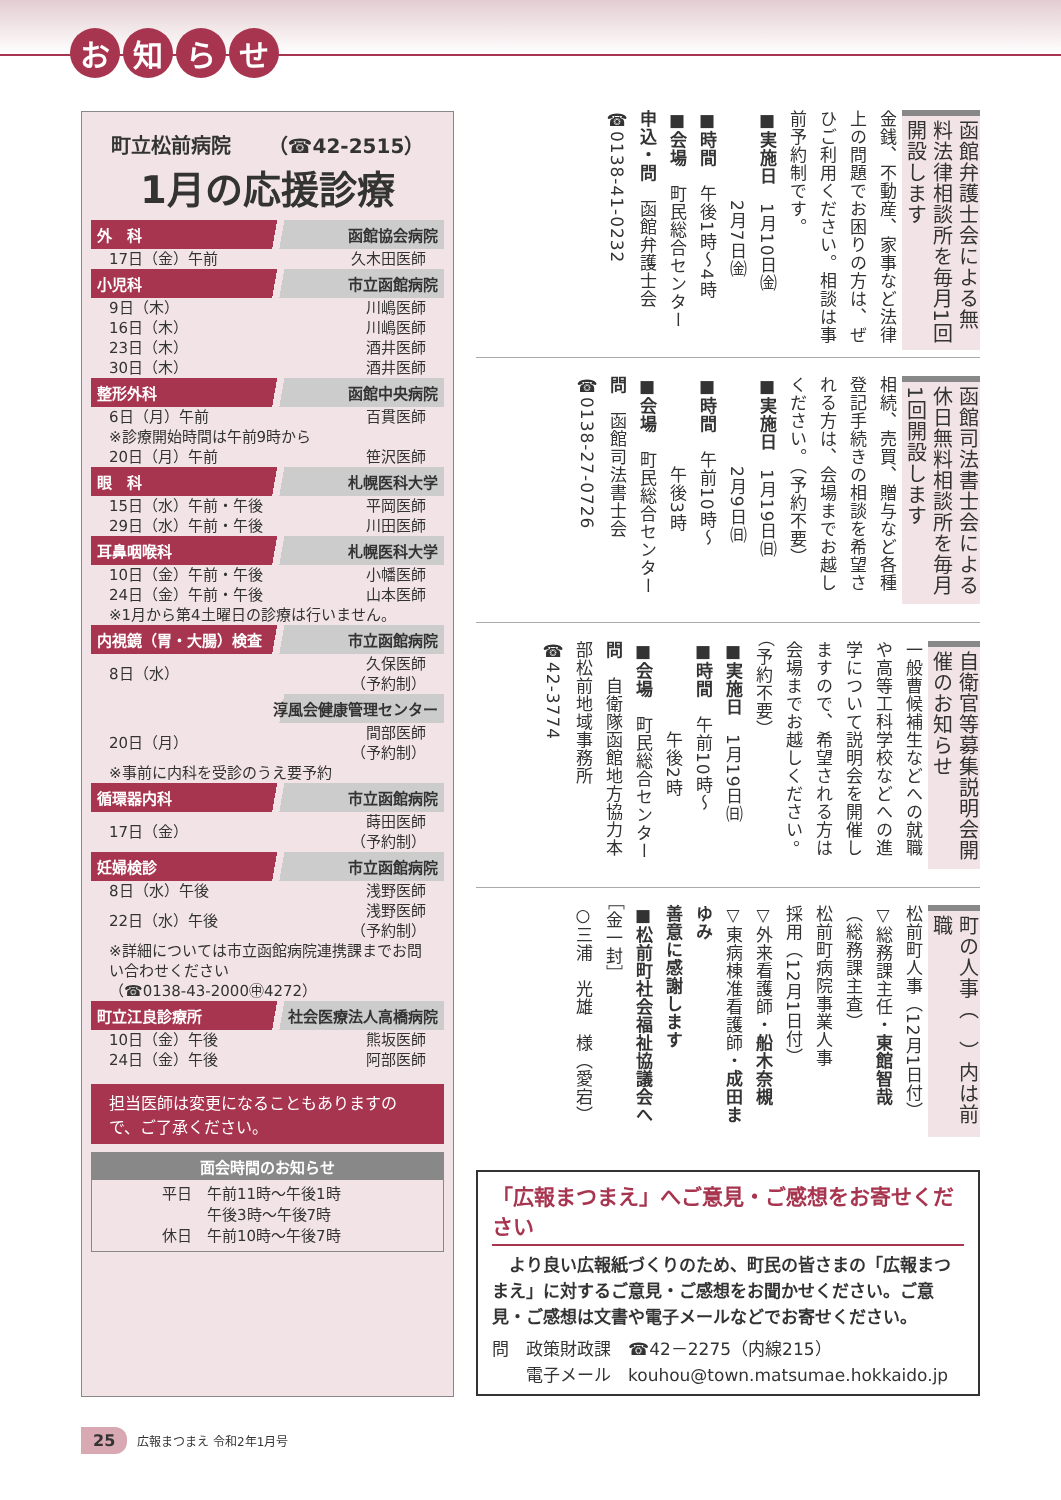お知らせ
町立松前病院 　　（☎42-2515）
1月の応援診療
| 外 科 函館協会病院 | |
| --- | --- |
| 17日（金）午前 | 久木田医師 |
| 小児科 市立函館病院 | |
| 9日（木） | 川嶋医師 |
| 16日（木） | 川嶋医師 |
| 23日（木） | 酒井医師 |
| 30日（木） | 酒井医師 |
| 整形外科 函館中央病院 | |
| 6日（月）午前 | 百貫医師 |
| ※診療開始時間は午前9時から | |
| 20日（月）午前 | 笹沢医師 |
| 眼 科 札幌医科大学 | |
| 15日（水）午前・午後 | 平岡医師 |
| 29日（水）午前・午後 | 川田医師 |
| 耳鼻咽喉科 札幌医科大学 | |
| 10日（金）午前・午後 | 小幡医師 |
| 24日（金）午前・午後 | 山本医師 |
| ※1月から第4土曜日の診療は行いません。 | |
| 内視鏡（胃・大腸）検査 市立函館病院 | |
| 8日（水） | 久保医師 （予約制） |
| 淳風会健康管理センター | |
| 20日（月） | 間部医師 （予約制） |
| ※事前に内科を受診のうえ要予約 | |
| 循環器内科 市立函館病院 | |
| 17日（金） | 蒔田医師 （予約制） |
| 妊婦検診 市立函館病院 | |
| 8日（水）午後 | 浅野医師 |
| 22日（水）午後 | 浅野医師 （予約制） |
| ※詳細については市立函館病院連携課までお問い合わせください （☎0138-43-2000㊥4272） | |
| 町立江良診療所 社会医療法人高橋病院 | |
| 10日（金）午後 | 熊坂医師 |
| 24日（金）午後 | 阿部医師 |
担当医師は変更になることもありますので、ご了承ください。
面会時間のお知らせ
平日　午前11時～午後1時
　　　午後3時～午後7時
休日　午前10時～午後7時
函館弁護士会による無料法律相談所を毎月1回開設します
金銭、不動産、家事など法律上の問題でお困りの方は、ぜひご利用ください。相談は事前予約制です。
■実施日　1月10日㈮
　　　　　2月7日㈮
■時間　午後1時～4時
■会場　町民総合センター
申込・問　函館弁護士会
☎0138-41-0232
函館司法書士会による休日無料相談所を毎月1回開設します
相続、売買、贈与など各種登記手続きの相談を希望される方は、会場までお越しください。（予約不要）
■実施日　1月19日㈰
　　　　　2月9日㈰
■時間　午前10時～
　　　　　午後3時
■会場　町民総合センター
問　函館司法書士会
☎0138-27-0726
自衛官等募集説明会開催のお知らせ
一般曹候補生などへの就職や高等工科学校などへの進学について説明会を開催しますので、希望される方は会場までお越しください。（予約不要）
■実施日　1月19日㈰
■時間　午前10時～
　　　　　午後2時
■会場　町民総合センター
問　自衛隊函館地方協力本部松前地域事務所
☎42-3774
町の人事（　）内は前職
松前町人事（12月1日付）
▽総務課主任・東館智哉
（総務課主査）
松前町病院事業人事
採用（12月1日付）
▽外来看護師・船木奈槻
▽東病棟准看護師・成田まゆみ
善意に感謝します
■松前町社会福祉協議会へ
［金一封］
○三浦　光雄　様（愛宕）
「広報まつまえ」へご意見・ご感想をお寄せください
　より良い広報紙づくりのため、町民の皆さまの「広報まつまえ」に対するご意見・ご感想をお聞かせください。ご意見・ご感想は文書や電子メールなどでお寄せください。
問　政策財政課　☎42－2275（内線215）
　　電子メール　kouhou@town.matsumae.hokkaido.jp
25 広報まつまえ 令和2年1月号